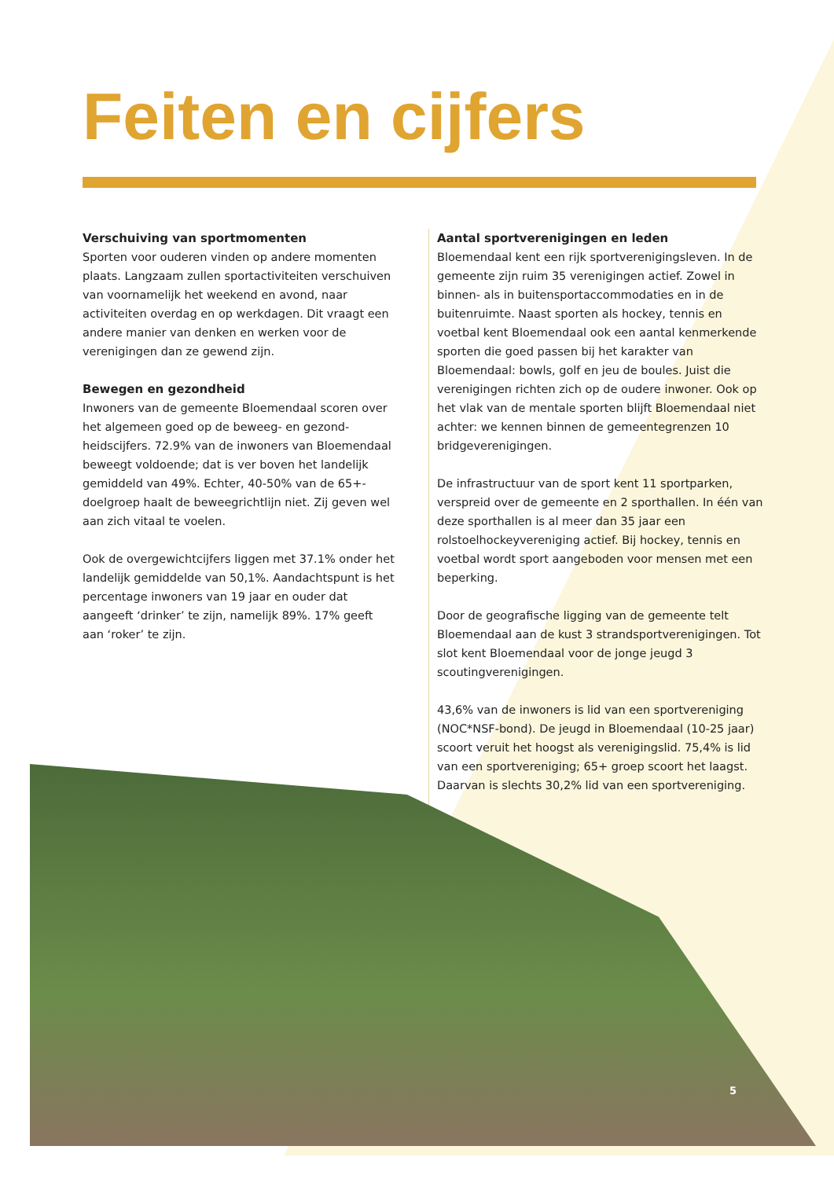Feiten en cijfers
Verschuiving van sportmomenten
Sporten voor ouderen vinden op andere momenten plaats. Langzaam zullen sportactiviteiten verschuiven van voornamelijk het weekend en avond, naar activiteiten overdag en op werkdagen. Dit vraagt een andere manier van denken en werken voor de verenigingen dan ze gewend zijn.
Bewegen en gezondheid
Inwoners van de gemeente Bloemendaal scoren over het algemeen goed op de beweeg- en gezond-heidscijfers. 72.9% van de inwoners van Bloemendaal beweegt voldoende; dat is ver boven het landelijk gemiddeld van 49%. Echter, 40-50% van de 65+-doelgroep haalt de beweegrichtlijn niet. Zij geven wel aan zich vitaal te voelen.
Ook de overgewichtcijfers liggen met 37.1% onder het landelijk gemiddelde van 50,1%. Aandachtspunt is het percentage inwoners van 19 jaar en ouder dat aangeeft ‘drinker’ te zijn, namelijk 89%. 17% geeft aan ‘roker’ te zijn.
Aantal sportverenigingen en leden
Bloemendaal kent een rijk sportverenigingsleven. In de gemeente zijn ruim 35 verenigingen actief. Zowel in binnen- als in buitensportaccommodaties en in de buitenruimte. Naast sporten als hockey, tennis en voetbal kent Bloemendaal ook een aantal kenmerkende sporten die goed passen bij het karakter van Bloemendaal: bowls, golf en jeu de boules. Juist die verenigingen richten zich op de oudere inwoner. Ook op het vlak van de mentale sporten blijft Bloemendaal niet achter: we kennen binnen de gemeentegrenzen 10 bridgeverenigingen.
De infrastructuur van de sport kent 11 sportparken, verspreid over de gemeente en 2 sporthallen. In één van deze sporthallen is al meer dan 35 jaar een rolstoelhockeyvereniging actief. Bij hockey, tennis en voetbal wordt sport aangeboden voor mensen met een beperking.
Door de geografische ligging van de gemeente telt Bloemendaal aan de kust 3 strandsportverenigingen. Tot slot kent Bloemendaal voor de jonge jeugd 3 scoutingverenigingen.
43,6% van de inwoners is lid van een sportvereniging (NOC*NSF-bond). De jeugd in Bloemendaal (10-25 jaar) scoort veruit het hoogst als verenigingslid. 75,4% is lid van een sportvereniging; 65+ groep scoort het laagst. Daarvan is slechts 30,2% lid van een sportvereniging.
5